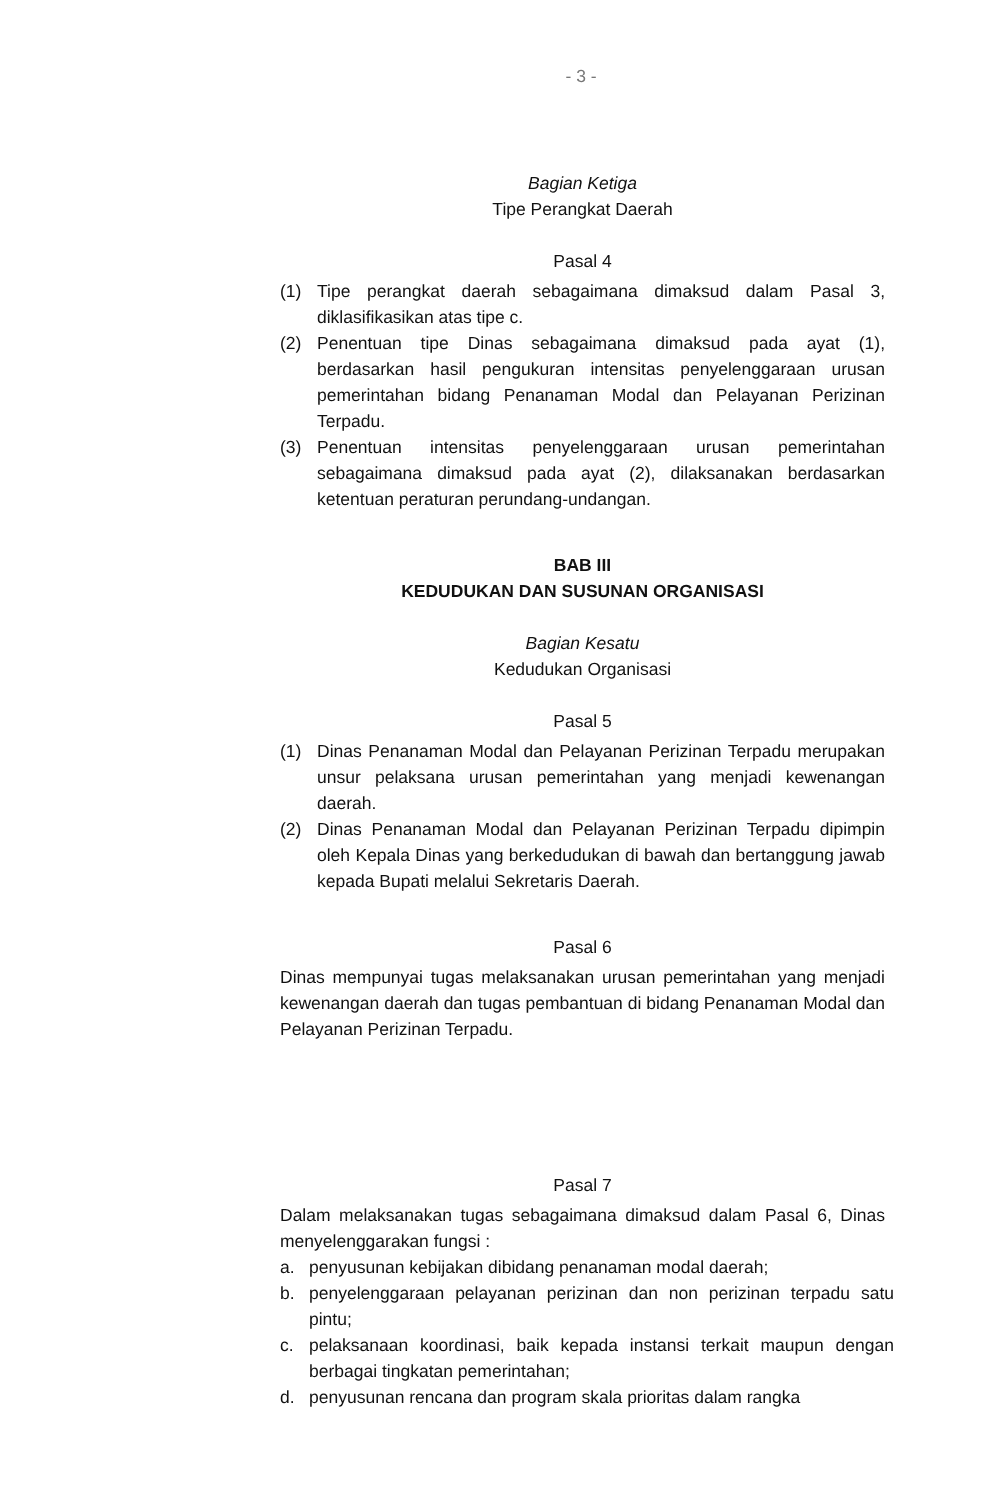- 3 -
Bagian Ketiga
Tipe Perangkat Daerah
Pasal 4
(1) Tipe perangkat daerah sebagaimana dimaksud dalam Pasal 3, diklasifikasikan atas tipe c.
(2) Penentuan tipe Dinas sebagaimana dimaksud pada ayat (1), berdasarkan hasil pengukuran intensitas penyelenggaraan urusan pemerintahan bidang Penanaman Modal dan Pelayanan Perizinan Terpadu.
(3) Penentuan intensitas penyelenggaraan urusan pemerintahan sebagaimana dimaksud pada ayat (2), dilaksanakan berdasarkan ketentuan peraturan perundang-undangan.
BAB III
KEDUDUKAN DAN SUSUNAN ORGANISASI
Bagian Kesatu
Kedudukan Organisasi
Pasal 5
(1) Dinas Penanaman Modal dan Pelayanan Perizinan Terpadu merupakan unsur pelaksana urusan pemerintahan yang menjadi kewenangan daerah.
(2) Dinas Penanaman Modal dan Pelayanan Perizinan Terpadu dipimpin oleh Kepala Dinas yang berkedudukan di bawah dan bertanggung jawab kepada Bupati melalui Sekretaris Daerah.
Pasal 6
Dinas mempunyai tugas melaksanakan urusan pemerintahan yang menjadi kewenangan daerah dan tugas pembantuan di bidang Penanaman Modal dan Pelayanan Perizinan Terpadu.
Pasal 7
Dalam melaksanakan tugas sebagaimana dimaksud dalam Pasal 6, Dinas menyelenggarakan fungsi :
a. penyusunan kebijakan dibidang penanaman modal daerah;
b. penyelenggaraan pelayanan perizinan dan non perizinan terpadu satu pintu;
c. pelaksanaan koordinasi, baik kepada instansi terkait maupun dengan berbagai tingkatan pemerintahan;
d. penyusunan rencana dan program skala prioritas dalam rangka